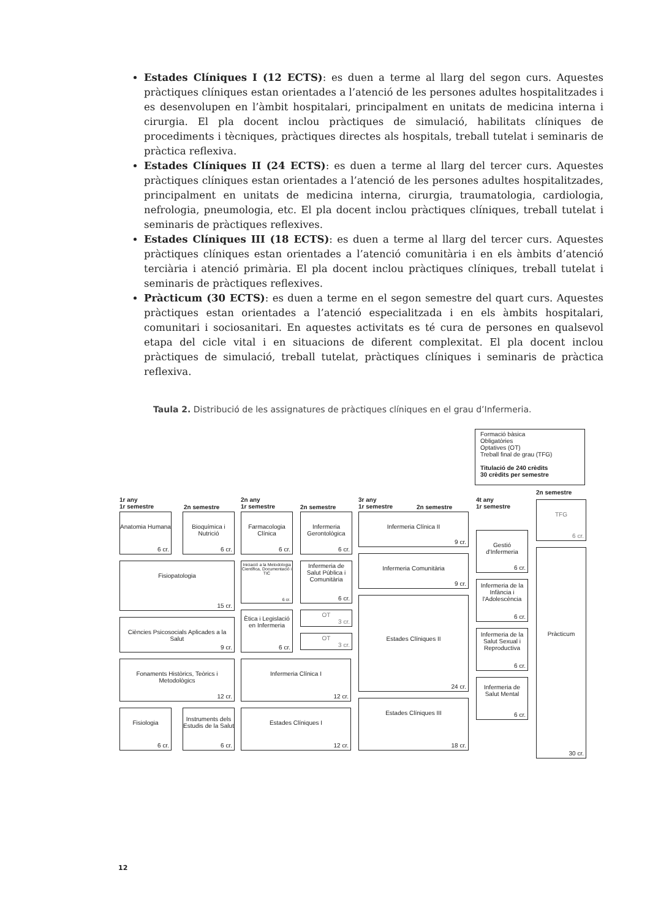Estades Clíniques I (12 ECTS): es duen a terme al llarg del segon curs. Aquestes pràctiques clíniques estan orientades a l’atenció de les persones adultes hospitalitzades i es desenvolupen en l’àmbit hospitalari, principalment en unitats de medicina interna i cirurgia. El pla docent inclou pràctiques de simulació, habilitats clíniques de procediments i tècniques, pràctiques directes als hospitals, treball tutelat i seminaris de pràctica reflexiva.
Estades Clíniques II (24 ECTS): es duen a terme al llarg del tercer curs. Aquestes pràctiques clíniques estan orientades a l’atenció de les persones adultes hospitalitzades, principalment en unitats de medicina interna, cirurgia, traumatologia, cardiologia, nefrologia, pneumologia, etc. El pla docent inclou pràctiques clíniques, treball tutelat i seminaris de pràctiques reflexives.
Estades Clíniques III (18 ECTS): es duen a terme al llarg del tercer curs. Aquestes pràctiques clíniques estan orientades a l’atenció comunitària i en els àmbits d’atenció terciària i atenció primària. El pla docent inclou pràctiques clíniques, treball tutelat i seminaris de pràctiques reflexives.
Pràcticum (30 ECTS): es duen a terme en el segon semestre del quart curs. Aquestes pràctiques estan orientades a l’atenció especialitzada i en els àmbits hospitalari, comunitari i sociosanitari. En aquestes activitats es té cura de persones en qualsevol etapa del cicle vital i en situacions de diferent complexitat. El pla docent inclou pràctiques de simulació, treball tutelat, pràctiques clíniques i seminaris de pràctica reflexiva.
Taula 2. Distribució de les assignatures de pràctiques clíniques en el grau d’Infermeria.
Formació bàsica
Obligatòries
Optatives (OT)
Treball final de grau (TFG)
Titulació de 240 crèdits
30 crèdits per semestre
1r any
1r semestre
2n semestre
2n any
1r semestre
2n semestre
3r any
1r semestre
2n semestre
4t any
1r semestre
2n semestre
Anatomia Humana
6 cr.
Bioquímica i Nutrició
6 cr.
Fisiopatologia
15 cr.
Ciències Psicosocials Aplicades a la Salut
9 cr.
Fonaments Històrics, Teòrics i Metodològics
12 cr.
Fisiologia
6 cr.
Instruments dels Estudis de la Salut
6 cr.
Farmacologia Clínica
6 cr.
Infermeria Gerontològica
6 cr.
Iniciació a la Metodologia Científica, Documentació i TIC
6 cr.
Infermeria de Salut Pública i Comunitària
6 cr.
Ètica i Legislació en Infermeria
6 cr.
OT
3 cr.
OT
3 cr.
Infermeria Clínica I
12 cr.
Estades Clíniques I
12 cr.
Infermeria Clínica II
9 cr.
Infermeria Comunitària
9 cr.
Estades Clíniques II
24 cr.
Estades Clíniques III
18 cr.
Gestió d'Infermeria
6 cr.
Infermeria de la Infància i l'Adolescència
6 cr.
Infermeria de la Salut Sexual i Reproductiva
6 cr.
Infermeria de Salut Mental
6 cr.
TFG
6 cr.
Pràcticum
30 cr.
12